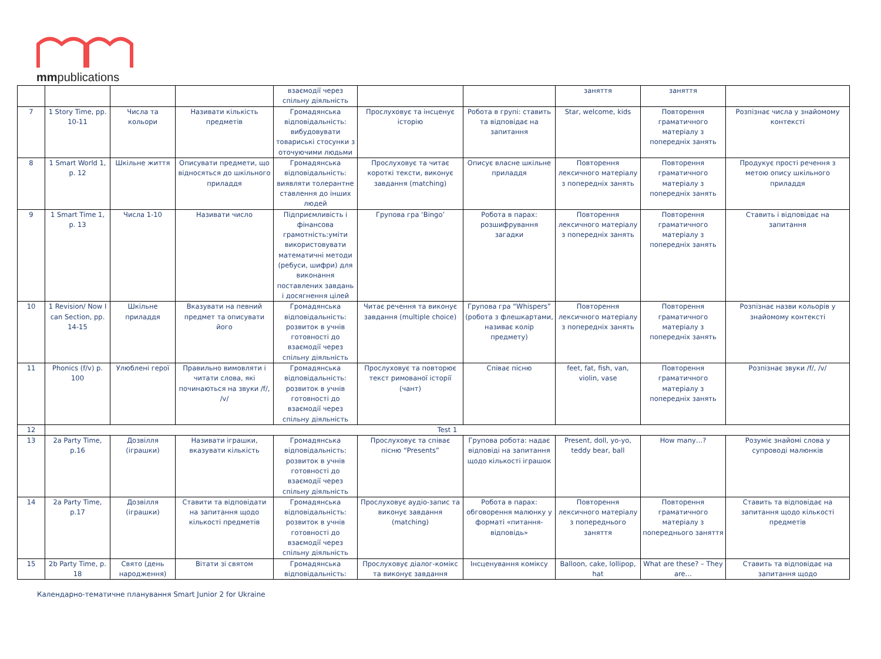mmpublications
| | | | | взаємодії через спільну діяльність | | | заняття | заняття | |
| 7 | 1 Story Time, pp. 10-11 | Числа та кольори | Називати кількість предметів | Громадянська відповідальність: вибудовувати товариські стосунки з оточуючими людьми | Прослуховує та інсценує історію | Робота в групі: ставить та відповідає на запитання | Star, welcome, kids | Повторення граматичного матеріалу з попередніх занять | Розпізнає числа у знайомому контексті |
| 8 | 1 Smart World 1, p. 12 | Шкільне життя | Описувати предмети, що відносяться до шкільного приладдя | Громадянська відповідальність: виявляти толерантне ставлення до інших людей | Прослуховує та читає короткі тексти, виконує завдання (matching) | Описує власне шкільне приладдя | Повторення лексичного матеріалу з попередніх занять | Повторення граматичного матеріалу з попередніх занять | Продукує прості речення з метою опису шкільного приладдя |
| 9 | 1 Smart Time 1, p. 13 | Числа 1-10 | Називати число | Підприємливість і фінансова грамотність:уміти використовувати математичні методи (ребуси, шифри) для виконання поставлених завдань і досягнення цілей | Групова гра ‘Bingo’ | Робота в парах: розшифрування загадки | Повторення лексичного матеріалу з попередніх занять | Повторення граматичного матеріалу з попередніх занять | Ставить і відповідає на запитання |
| 10 | 1 Revision/ Now I can Section, pp. 14-15 | Шкільне приладдя | Вказувати на певний предмет та описувати його | Громадянська відповідальність: розвиток в учнів готовності до взаємодії через спільну діяльність | Читає речення та виконує завдання (multiple choice) | Групова гра “Whispers” (робота з флешкартами, називає колір предмету) | Повторення лексичного матеріалу з попередніх занять | Повторення граматичного матеріалу з попередніх занять | Розпізнає назви кольорів у знайомому контексті |
| 11 | Phonics (f/v) p. 100 | Улюблені герої | Правильно вимовляти і читати слова, які починаються на звуки /f/, /v/ | Громадянська відповідальність: розвиток в учнів готовності до взаємодії через спільну діяльність | Прослуховує та повторює текст римованої історії (чант) | Співає пісню | feet, fat, fish, van, violin, vase | Повторення граматичного матеріалу з попередніх занять | Розпізнає звуки /f/, /v/ |
| 12 | Test 1 | | | | | | | | |
| 13 | 2a Party Time, p.16 | Дозвілля (іграшки) | Називати іграшки, вказувати кількість | Громадянська відповідальність: розвиток в учнів готовності до взаємодії через спільну діяльність | Прослуховує та співає пісню “Presents” | Групова робота: надає відповіді на запитання щодо кількості іграшок | Present, doll, yo-yo, teddy bear, ball | How many…? | Розуміє знайомі слова у супроводі малюнків |
| 14 | 2a Party Time, p.17 | Дозвілля (іграшки) | Ставити та відповідати на запитання щодо кількості предметів | Громадянська відповідальність: розвиток в учнів готовності до взаємодії через спільну діяльність | Прослуховує аудіо-запис та виконує завдання (matching) | Робота в парах: обговорення малюнку у форматі «питання-відповідь» | Повторення лексичного матеріалу з попереднього заняття | Повторення граматичного матеріалу з попереднього заняття | Ставить та відповідає на запитання щодо кількості предметів |
| 15 | 2b Party Time, p. 18 | Свято (день народження) | Вітати зі святом | Громадянська відповідальність: | Прослуховує діалог-комікс та виконує завдання | Інсценування коміксу | Balloon, cake, lollipop, hat | What are these? – They are… | Ставить та відповідає на запитання щодо |
Календарно-тематичне планування Smart Junior 2 for Ukraine